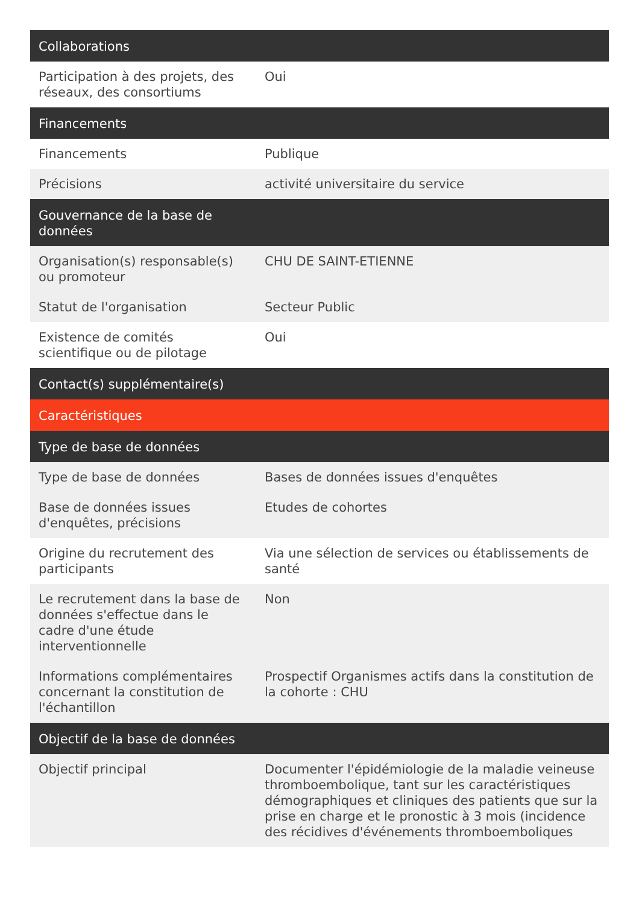| Collaborations | |
| --- | --- |
| Participation à des projets, des réseaux, des consortiums | Oui |
| Financements | |
| Financements | Publique |
| Précisions | activité universitaire du service |
| Gouvernance de la base de données | |
| Organisation(s) responsable(s) ou promoteur | CHU DE SAINT-ETIENNE |
| Statut de l'organisation | Secteur Public |
| Existence de comités scientifique ou de pilotage | Oui |
| Contact(s) supplémentaire(s) | |
| Caractéristiques | |
| Type de base de données | |
| Type de base de données | Bases de données issues d'enquêtes |
| Base de données issues d'enquêtes, précisions | Etudes de cohortes |
| Origine du recrutement des participants | Via une sélection de services ou établissements de santé |
| Le recrutement dans la base de données s'effectue dans le cadre d'une étude interventionnelle | Non |
| Informations complémentaires concernant la constitution de l'échantillon | Prospectif Organismes actifs dans la constitution de la cohorte : CHU |
| Objectif de la base de données | |
| Objectif principal | Documenter l'épidémiologie de la maladie veineuse thromboembolique, tant sur les caractéristiques démographiques et cliniques des patients que sur la prise en charge et le pronostic à 3 mois (incidence des récidives d'événements thromboemboliques |